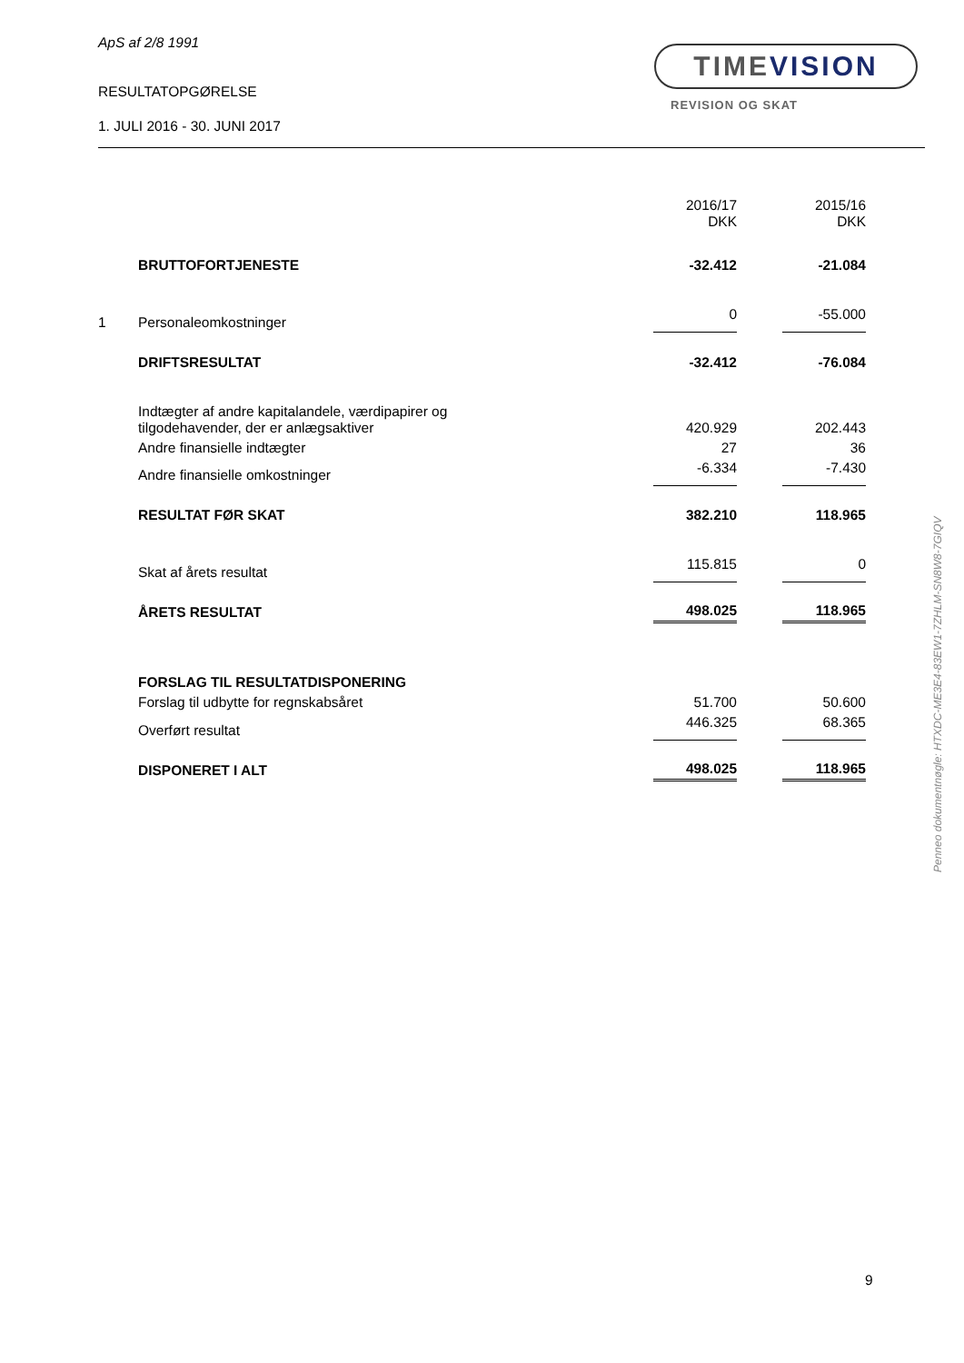ApS af 2/8 1991
RESULTATOPGØRELSE
1. JULI 2016 - 30. JUNI 2017
TIMEVISION
REVISION OG SKAT
| | | 2016/17 DKK | | 2015/16 DKK |
| | BRUTTOFORTJENESTE | -32.412 | | -21.084 |
| 1 | Personaleomkostninger | 0 | | -55.000 |
| | DRIFTSRESULTAT | -32.412 | | -76.084 |
| | Indtægter af andre kapitalandele, værdipapirer og tilgodehavender, der er anlægsaktiver | 420.929 | | 202.443 |
| | Andre finansielle indtægter | 27 | | 36 |
| | Andre finansielle omkostninger | -6.334 | | -7.430 |
| | RESULTAT FØR SKAT | 382.210 | | 118.965 |
| | Skat af årets resultat | 115.815 | | 0 |
| | ÅRETS RESULTAT | 498.025 | | 118.965 |
| | FORSLAG TIL RESULTATDISPONERING | | | |
| | Forslag til udbytte for regnskabsåret | 51.700 | | 50.600 |
| | Overført resultat | 446.325 | | 68.365 |
| | DISPONERET I ALT | 498.025 | | 118.965 |
Penneo dokumentnøgle: HTXDC-ME3E4-83EW1-7ZHLM-SN8W8-7GIQV
9